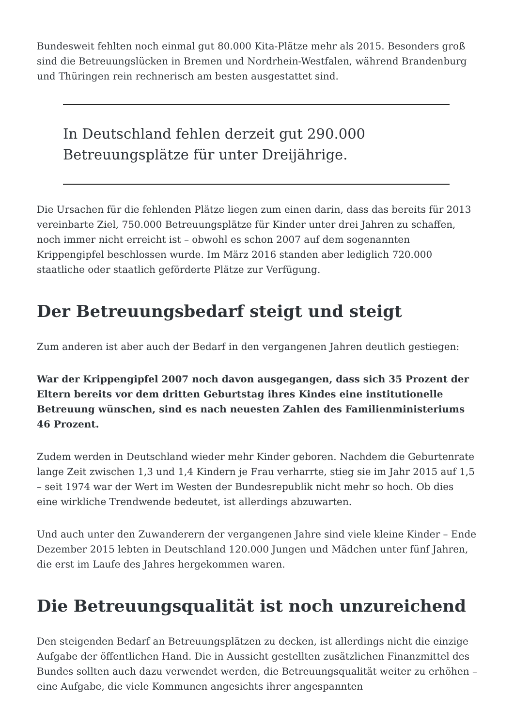Bundesweit fehlten noch einmal gut 80.000 Kita-Plätze mehr als 2015. Besonders groß sind die Betreuungslücken in Bremen und Nordrhein-Westfalen, während Brandenburg und Thüringen rein rechnerisch am besten ausgestattet sind.
In Deutschland fehlen derzeit gut 290.000 Betreuungsplätze für unter Dreijährige.
Die Ursachen für die fehlenden Plätze liegen zum einen darin, dass das bereits für 2013 vereinbarte Ziel, 750.000 Betreuungsplätze für Kinder unter drei Jahren zu schaffen, noch immer nicht erreicht ist – obwohl es schon 2007 auf dem sogenannten Krippengipfel beschlossen wurde. Im März 2016 standen aber lediglich 720.000 staatliche oder staatlich geförderte Plätze zur Verfügung.
Der Betreuungsbedarf steigt und steigt
Zum anderen ist aber auch der Bedarf in den vergangenen Jahren deutlich gestiegen:
War der Krippengipfel 2007 noch davon ausgegangen, dass sich 35 Prozent der Eltern bereits vor dem dritten Geburtstag ihres Kindes eine institutionelle Betreuung wünschen, sind es nach neuesten Zahlen des Familienministeriums 46 Prozent.
Zudem werden in Deutschland wieder mehr Kinder geboren. Nachdem die Geburtenrate lange Zeit zwischen 1,3 und 1,4 Kindern je Frau verharrte, stieg sie im Jahr 2015 auf 1,5 – seit 1974 war der Wert im Westen der Bundesrepublik nicht mehr so hoch. Ob dies eine wirkliche Trendwende bedeutet, ist allerdings abzuwarten.
Und auch unter den Zuwanderern der vergangenen Jahre sind viele kleine Kinder – Ende Dezember 2015 lebten in Deutschland 120.000 Jungen und Mädchen unter fünf Jahren, die erst im Laufe des Jahres hergekommen waren.
Die Betreuungsqualität ist noch unzureichend
Den steigenden Bedarf an Betreuungsplätzen zu decken, ist allerdings nicht die einzige Aufgabe der öffentlichen Hand. Die in Aussicht gestellten zusätzlichen Finanzmittel des Bundes sollten auch dazu verwendet werden, die Betreuungsqualität weiter zu erhöhen – eine Aufgabe, die viele Kommunen angesichts ihrer angespannten